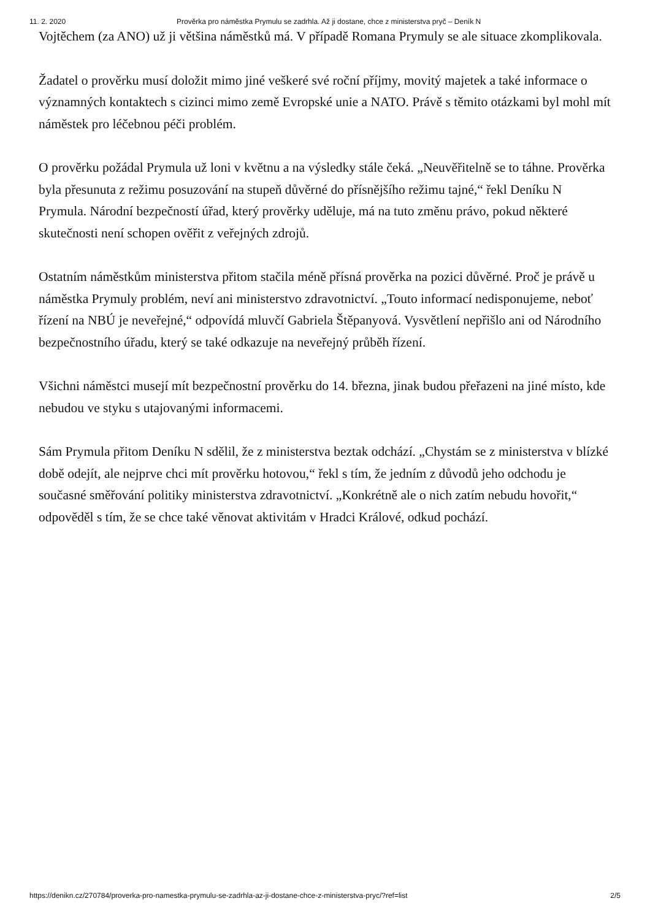11. 2. 2020 Prověrka pro náměstka Prymulu se zadrhla. Až ji dostane, chce z ministerstva pryč – Deník N
Vojtěchem (za ANO) už ji většina náměstků má. V případě Romana Prymuly se ale situace zkomplikovala.
Žadatel o prověrku musí doložit mimo jiné veškeré své roční příjmy, movitý majetek a také informace o významných kontaktech s cizinci mimo země Evropské unie a NATO. Právě s těmito otázkami byl mohl mít náměstek pro léčebnou péči problém.
O prověrku požádal Prymula už loni v květnu a na výsledky stále čeká. „Neuvěřitelně se to táhne. Prověrka byla přesunuta z režimu posuzování na stupeň důvěrné do přísnějšího režimu tajné,“ řekl Deníku N Prymula. Národní bezpečností úřad, který prověrky uděluje, má na tuto změnu právo, pokud některé skutečnosti není schopen ověřit z veřejných zdrojů.
Ostatním náměstkům ministerstva přitom stačila méně přísná prověrka na pozici důvěrné. Proč je právě u náměstka Prymuly problém, neví ani ministerstvo zdravotnictví. „Touto informací nedisponujeme, neboť řízení na NBÚ je neveřejné,“ odpovídá mluvčí Gabriela Štěpanyová. Vysvětlení nepřišlo ani od Národního bezpečnostního úřadu, který se také odkazuje na neveřejný průběh řízení.
Všichni náměstci musejí mít bezpečnostní prověrku do 14. března, jinak budou přeřazeni na jiné místo, kde nebudou ve styku s utajovanými informacemi.
Sám Prymula přitom Deníku N sdělil, že z ministerstva beztak odchází. „Chystám se z ministerstva v blízké době odejít, ale nejprve chci mít prověrku hotovou,“ řekl s tím, že jedním z důvodů jeho odchodu je současné směřování politiky ministerstva zdravotnictví. „Konkrétně ale o nich zatím nebudu hovořit,“ odpověděl s tím, že se chce také věnovat aktivitám v Hradci Králové, odkud pochází.
https://denikn.cz/270784/proverka-pro-namestka-prymulu-se-zadrhla-az-ji-dostane-chce-z-ministerstva-pryc/?ref=list 2/5